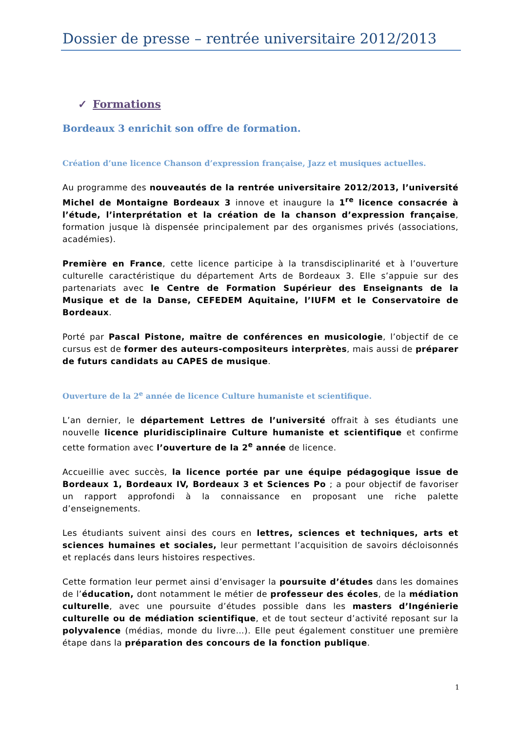Dossier de presse – rentrée universitaire 2012/2013
✓ Formations
Bordeaux 3 enrichit son offre de formation.
Création d’une licence Chanson d’expression française, Jazz et musiques actuelles.
Au programme des nouveautés de la rentrée universitaire 2012/2013, l’université Michel de Montaigne Bordeaux 3 innove et inaugure la 1<sup>re</sup> licence consacrée à l’étude, l’interprétation et la création de la chanson d’expression française, formation jusque là dispensée principalement par des organismes privés (associations, académies).
Première en France, cette licence participe à la transdisciplinarité et à l’ouverture culturelle caractéristique du département Arts de Bordeaux 3. Elle s’appuie sur des partenariats avec le Centre de Formation Supérieur des Enseignants de la Musique et de la Danse, CEFEDEM Aquitaine, l’IUFM et le Conservatoire de Bordeaux.
Porté par Pascal Pistone, maître de conférences en musicologie, l’objectif de ce cursus est de former des auteurs-compositeurs interprètes, mais aussi de préparer de futurs candidats au CAPES de musique.
Ouverture de la 2<sup>e</sup> année de licence Culture humaniste et scientifique.
L’an dernier, le département Lettres de l’université offrait à ses étudiants une nouvelle licence pluridisciplinaire Culture humaniste et scientifique et confirme cette formation avec l’ouverture de la 2<sup>e</sup> année de licence.
Accueillie avec succès, la licence portée par une équipe pédagogique issue de Bordeaux 1, Bordeaux IV, Bordeaux 3 et Sciences Po ; a pour objectif de favoriser un rapport approfondi à la connaissance en proposant une riche palette d’enseignements.
Les étudiants suivent ainsi des cours en lettres, sciences et techniques, arts et sciences humaines et sociales, leur permettant l’acquisition de savoirs décloisonnés et replacés dans leurs histoires respectives.
Cette formation leur permet ainsi d’envisager la poursuite d’études dans les domaines de l’éducation, dont notamment le métier de professeur des écoles, de la médiation culturelle, avec une poursuite d’études possible dans les masters d’Ingénierie culturelle ou de médiation scientifique, et de tout secteur d’activité reposant sur la polyvalence (médias, monde du livre…). Elle peut également constituer une première étape dans la préparation des concours de la fonction publique.
1